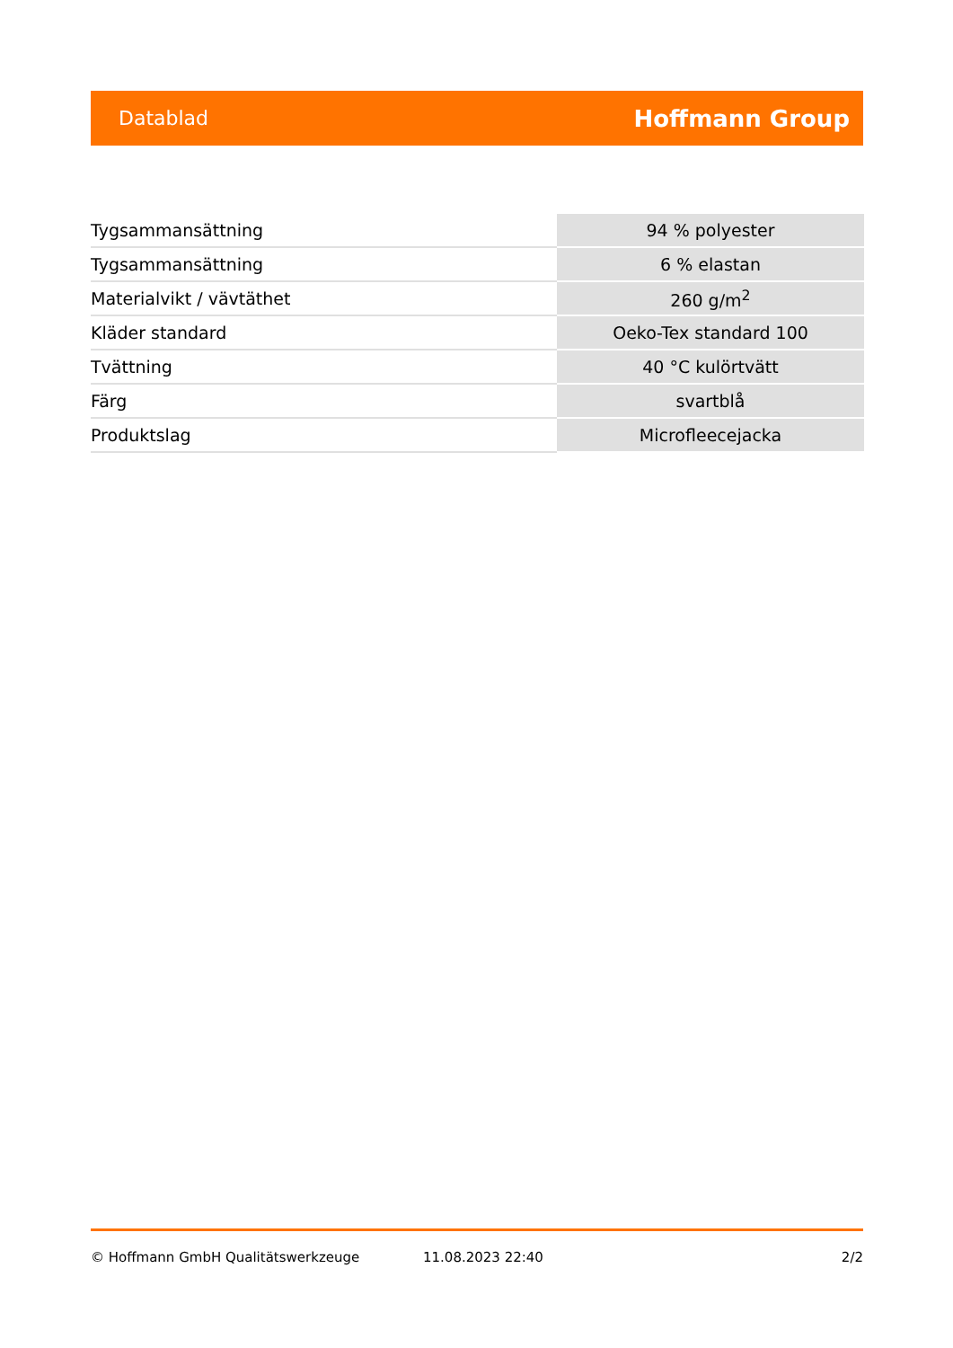Datablad Hoffmann Group
| Tygsammansättning | 94 % polyester |
| Tygsammansättning | 6 % elastan |
| Materialvikt / vävtäthet | 260 g/m<sup>2</sup> |
| Kläder standard | Oeko-Tex standard 100 |
| Tvättning | 40 °C kulörtvätt |
| Färg | svartblå |
| Produktslag | Microfleecejacka |
© Hoffmann GmbH Qualitätswerkzeuge 11.08.2023 22:40 2/2